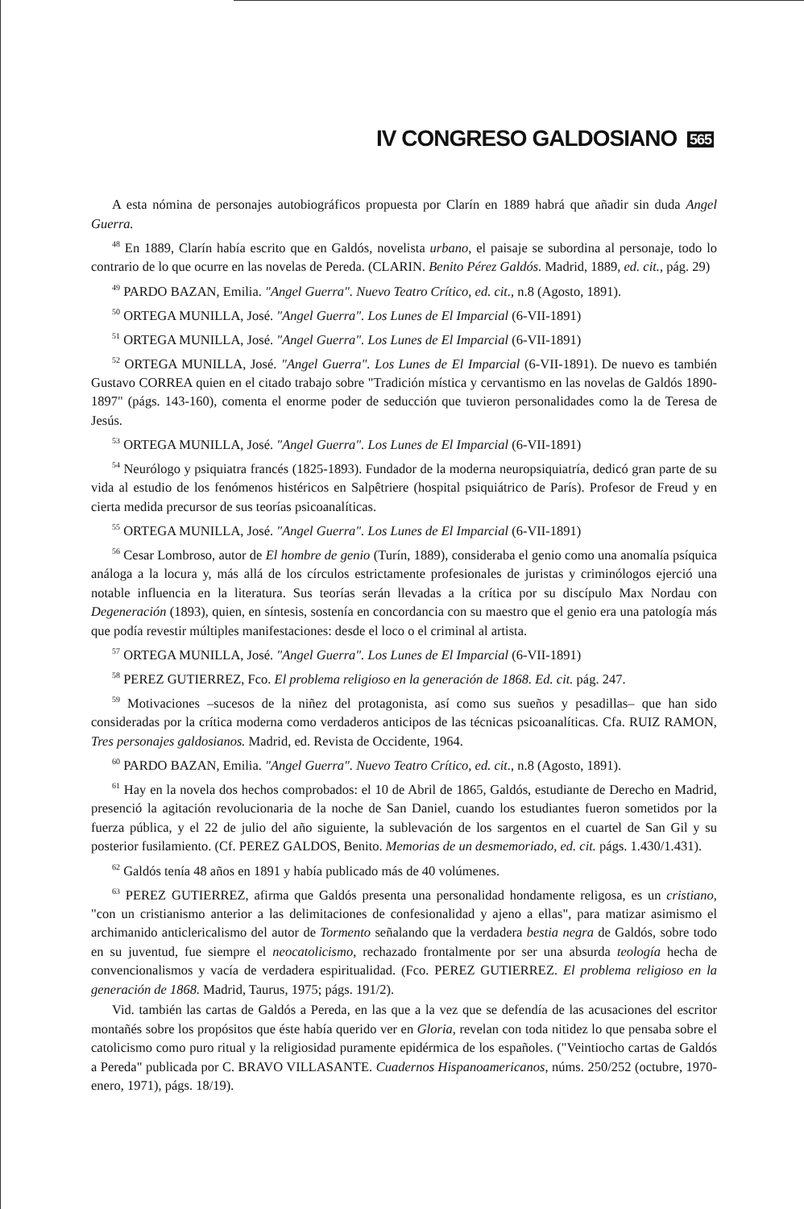IV CONGRESO GALDOSIANO 565
A esta nómina de personajes autobiográficos propuesta por Clarín en 1889 habrá que añadir sin duda Angel Guerra.
<sup>48</sup> En 1889, Clarín había escrito que en Galdós, novelista urbano, el paisaje se subordina al personaje, todo lo contrario de lo que ocurre en las novelas de Pereda. (CLARIN. Benito Pérez Galdós. Madrid, 1889, ed. cit., pág. 29)
<sup>49</sup> PARDO BAZAN, Emilia. "Angel Guerra". Nuevo Teatro Crítico, ed. cit., n.8 (Agosto, 1891).
<sup>50</sup> ORTEGA MUNILLA, José. "Angel Guerra". Los Lunes de El Imparcial (6-VII-1891)
<sup>51</sup> ORTEGA MUNILLA, José. "Angel Guerra". Los Lunes de El Imparcial (6-VII-1891)
<sup>52</sup> ORTEGA MUNILLA, José. "Angel Guerra". Los Lunes de El Imparcial (6-VII-1891). De nuevo es también Gustavo CORREA quien en el citado trabajo sobre "Tradición mística y cervantismo en las novelas de Galdós 1890-1897" (págs. 143-160), comenta el enorme poder de seducción que tuvieron personalidades como la de Teresa de Jesús.
<sup>53</sup> ORTEGA MUNILLA, José. "Angel Guerra". Los Lunes de El Imparcial (6-VII-1891)
<sup>54</sup> Neurólogo y psiquiatra francés (1825-1893). Fundador de la moderna neuropsiquiatría, dedicó gran parte de su vida al estudio de los fenómenos histéricos en Salpêtriere (hospital psiquiátrico de París). Profesor de Freud y en cierta medida precursor de sus teorías psicoanalíticas.
<sup>55</sup> ORTEGA MUNILLA, José. "Angel Guerra". Los Lunes de El Imparcial (6-VII-1891)
<sup>56</sup> Cesar Lombroso, autor de El hombre de genio (Turín, 1889), consideraba el genio como una anomalía psíquica análoga a la locura y, más allá de los círculos estrictamente profesionales de juristas y criminólogos ejerció una notable influencia en la literatura. Sus teorías serán llevadas a la crítica por su discípulo Max Nordau con Degeneración (1893), quien, en síntesis, sostenía en concordancia con su maestro que el genio era una patología más que podía revestir múltiples manifestaciones: desde el loco o el criminal al artista.
<sup>57</sup> ORTEGA MUNILLA, José. "Angel Guerra". Los Lunes de El Imparcial (6-VII-1891)
<sup>58</sup> PEREZ GUTIERREZ, Fco. El problema religioso en la generación de 1868. Ed. cit. pág. 247.
<sup>59</sup> Motivaciones –sucesos de la niñez del protagonista, así como sus sueños y pesadillas– que han sido consideradas por la crítica moderna como verdaderos anticipos de las técnicas psicoanalíticas. Cfa. RUIZ RAMON, Tres personajes galdosianos. Madrid, ed. Revista de Occidente, 1964.
<sup>60</sup> PARDO BAZAN, Emilia. "Angel Guerra". Nuevo Teatro Crítico, ed. cit., n.8 (Agosto, 1891).
<sup>61</sup> Hay en la novela dos hechos comprobados: el 10 de Abril de 1865, Galdós, estudiante de Derecho en Madrid, presenció la agitación revolucionaria de la noche de San Daniel, cuando los estudiantes fueron sometidos por la fuerza pública, y el 22 de julio del año siguiente, la sublevación de los sargentos en el cuartel de San Gil y su posterior fusilamiento. (Cf. PEREZ GALDOS, Benito. Memorias de un desmemoriado, ed. cit. págs. 1.430/1.431).
<sup>62</sup> Galdós tenía 48 años en 1891 y había publicado más de 40 volúmenes.
<sup>63</sup> PEREZ GUTIERREZ, afirma que Galdós presenta una personalidad hondamente religosa, es un cristiano, "con un cristianismo anterior a las delimitaciones de confesionalidad y ajeno a ellas", para matizar asimismo el archimanido anticlericalismo del autor de Tormento señalando que la verdadera bestia negra de Galdós, sobre todo en su juventud, fue siempre el neocatolicismo, rechazado frontalmente por ser una absurda teología hecha de convencionalismos y vacía de verdadera espiritualidad. (Fco. PEREZ GUTIERREZ. El problema religioso en la generación de 1868. Madrid, Taurus, 1975; págs. 191/2).
Vid. también las cartas de Galdós a Pereda, en las que a la vez que se defendía de las acusaciones del escritor montañés sobre los propósitos que éste había querido ver en Gloria, revelan con toda nitidez lo que pensaba sobre el catolicismo como puro ritual y la religiosidad puramente epidérmica de los españoles. ("Veintiocho cartas de Galdós a Pereda" publicada por C. BRAVO VILLASANTE. Cuadernos Hispanoamericanos, núms. 250/252 (octubre, 1970-enero, 1971), págs. 18/19).